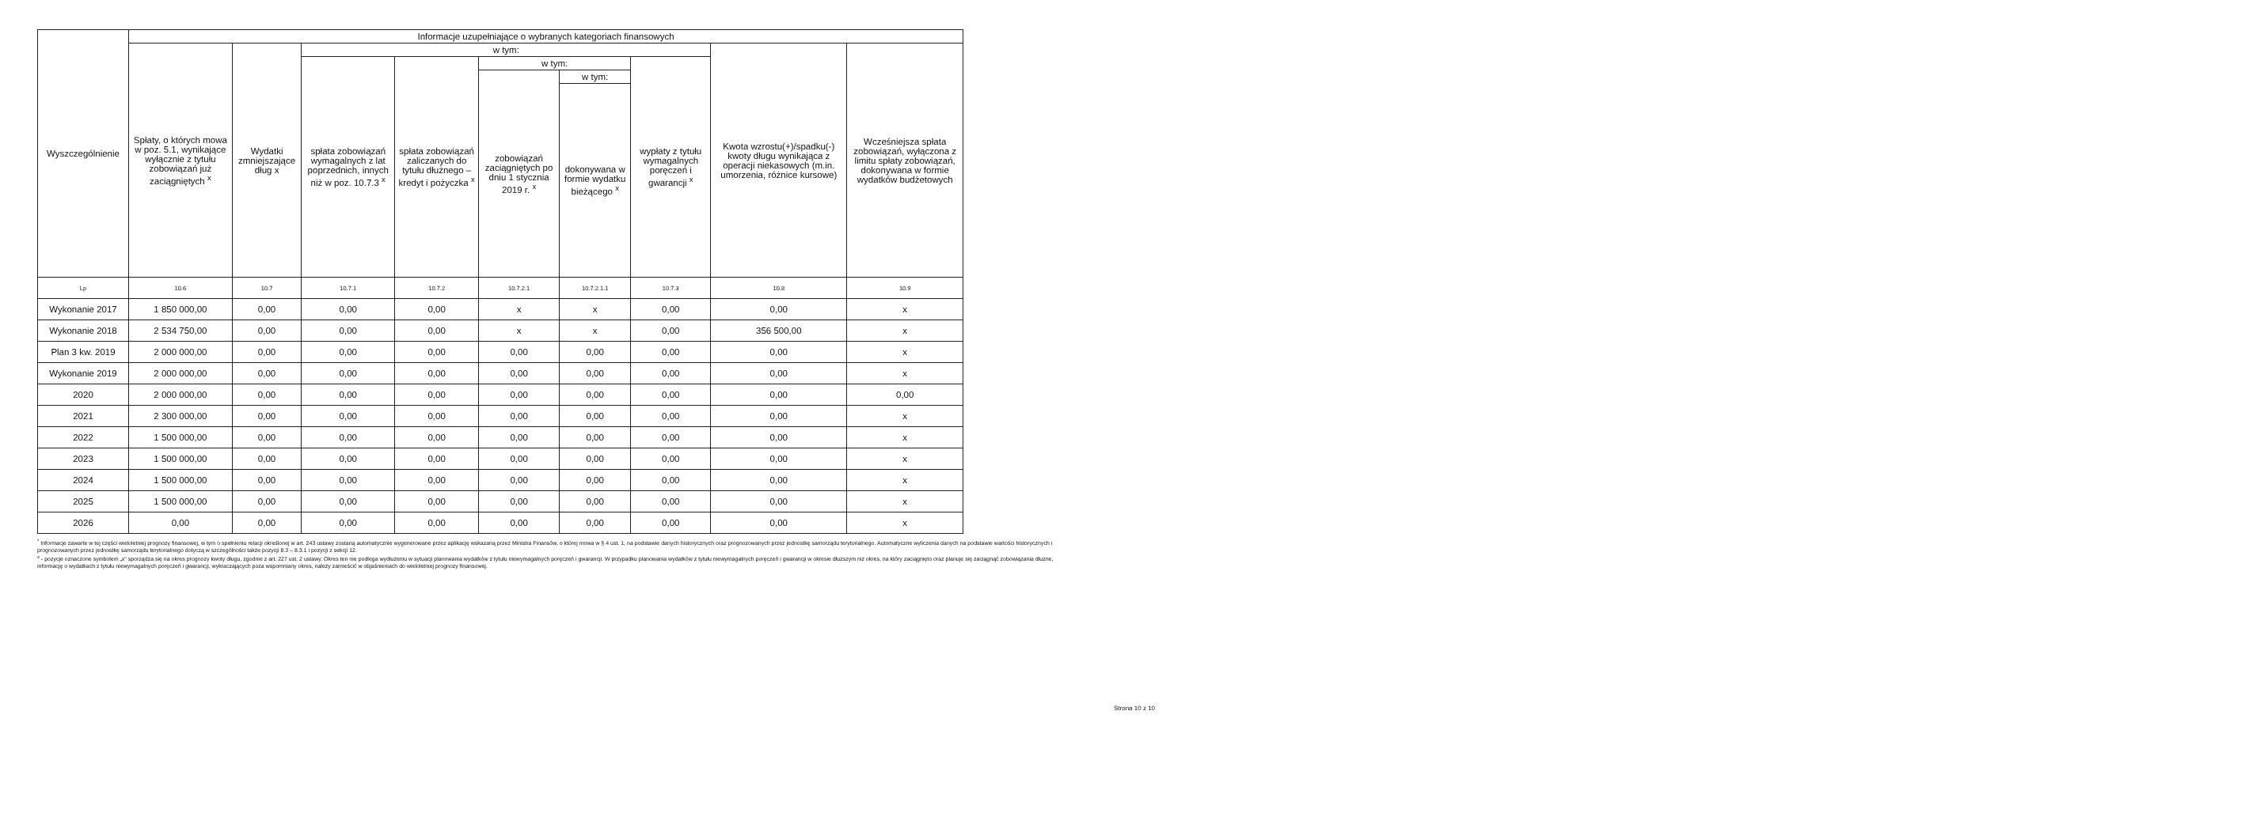| Wyszczególnienie | Informacje uzupełniające o wybranych kategoriach finansowych | | | | | | | | |
| --- | --- | --- | --- | --- | --- | --- | --- | --- | --- |
| | Spłaty, o których mowa w poz. 5.1, wynikające wyłącznie z tytułu zobowiązań już zaciągniętych <sup>x</sup> | Wydatki zmniejszające dług x | w tym: | | | | | Kwota wzrostu(+)/spadku(-) kwoty długu wynikająca z operacji niekasowych (m.in. umorzenia, różnice kursowe) | Wcześniejsza spłata zobowiązań, wyłączona z limitu spłaty zobowiązań, dokonywana w formie wydatków budżetowych |
| | | | spłata zobowiązań wymagalnych z lat poprzednich, innych niż w poz. 10.7.3 <sup>x</sup> | spłata zobowiązań zaliczanych do tytułu dłużnego – kredyt i pożyczka <sup>x</sup> | w tym: | | wypłaty z tytułu wymagalnych poręczeń i gwarancji <sup>x</sup> | | |
| | | | | | zobowiązań zaciągniętych po dniu 1 stycznia 2019 r. <sup>x</sup> | w tym: | | | |
| | | | | | | dokonywana w formie wydatku bieżącego <sup>x</sup> | | | |
| Lp | 10.6 | 10.7 | 10.7.1 | 10.7.2 | 10.7.2.1 | 10.7.2.1.1 | 10.7.3 | 10.8 | 10.9 |
| Wykonanie 2017 | 1 850 000,00 | 0,00 | 0,00 | 0,00 | x | x | 0,00 | 0,00 | x |
| Wykonanie 2018 | 2 534 750,00 | 0,00 | 0,00 | 0,00 | x | x | 0,00 | 356 500,00 | x |
| Plan 3 kw. 2019 | 2 000 000,00 | 0,00 | 0,00 | 0,00 | 0,00 | 0,00 | 0,00 | 0,00 | x |
| Wykonanie 2019 | 2 000 000,00 | 0,00 | 0,00 | 0,00 | 0,00 | 0,00 | 0,00 | 0,00 | x |
| 2020 | 2 000 000,00 | 0,00 | 0,00 | 0,00 | 0,00 | 0,00 | 0,00 | 0,00 | 0,00 |
| 2021 | 2 300 000,00 | 0,00 | 0,00 | 0,00 | 0,00 | 0,00 | 0,00 | 0,00 | x |
| 2022 | 1 500 000,00 | 0,00 | 0,00 | 0,00 | 0,00 | 0,00 | 0,00 | 0,00 | x |
| 2023 | 1 500 000,00 | 0,00 | 0,00 | 0,00 | 0,00 | 0,00 | 0,00 | 0,00 | x |
| 2024 | 1 500 000,00 | 0,00 | 0,00 | 0,00 | 0,00 | 0,00 | 0,00 | 0,00 | x |
| 2025 | 1 500 000,00 | 0,00 | 0,00 | 0,00 | 0,00 | 0,00 | 0,00 | 0,00 | x |
| 2026 | 0,00 | 0,00 | 0,00 | 0,00 | 0,00 | 0,00 | 0,00 | 0,00 | x |
<sup>*</sup> Informacje zawarte w tej części wieloletniej prognozy finansowej, w tym o spełnieniu relacji określonej w art. 243 ustawy zostaną automatycznie wygenerowane przez aplikację wskazaną przez Ministra Finansów, o której mowa w § 4 ust. 1, na podstawie danych historycznych oraz prognozowanych przez jednostkę samorządu terytorialnego. Automatyczne wyliczenia danych na podstawie wartości historycznych i prognozowanych przez jednostkę samorządu terytorialnego dotyczą w szczególności także pozycji 8.3 – 8.3.1 i pozycji z sekcji 12.
<sup>x</sup> - pozycje oznaczone symbolem „x" sporządza się na okres prognozy kwoty długu, zgodnie z art. 227 ust. 2 ustawy. Okres ten nie podlega wydłużeniu w sytuacji planowania wydatków z tytułu niewymagalnych poręczeń i gwarancji. W przypadku planowania wydatków z tytułu niewymagalnych poręczeń i gwarancji w okresie dłuższym niż okres, na który zaciągnięto oraz planuje się zaciągnąć zobowiązania dłużne, informację o wydatkach z tytułu niewymagalnych poręczeń i gwarancji, wykraczających poza wspomniany okres, należy zamieścić w objaśnieniach do wieloletniej prognozy finansowej.
Strona 10 z 10